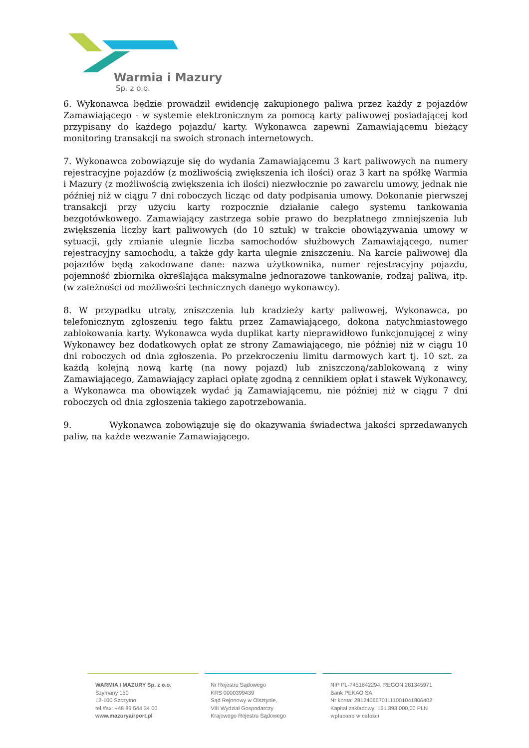Warmia i Mazury
Sp. z o.o.
6. Wykonawca będzie prowadził ewidencję zakupionego paliwa przez każdy z pojazdów Zamawiającego - w systemie elektronicznym za pomocą karty paliwowej posiadającej kod przypisany do każdego pojazdu/ karty. Wykonawca zapewni Zamawiającemu bieżący monitoring transakcji na swoich stronach internetowych.
7. Wykonawca zobowiązuje się do wydania Zamawiającemu 3 kart paliwowych na numery rejestracyjne pojazdów (z możliwością zwiększenia ich ilości) oraz 3 kart na spółkę Warmia i Mazury (z możliwością zwiększenia ich ilości) niezwłocznie po zawarciu umowy, jednak nie później niż w ciągu 7 dni roboczych licząc od daty podpisania umowy. Dokonanie pierwszej transakcji przy użyciu karty rozpocznie działanie całego systemu tankowania bezgotówkowego. Zamawiający zastrzega sobie prawo do bezpłatnego zmniejszenia lub zwiększenia liczby kart paliwowych (do 10 sztuk) w trakcie obowiązywania umowy w sytuacji, gdy zmianie ulegnie liczba samochodów służbowych Zamawiającego, numer rejestracyjny samochodu, a także gdy karta ulegnie zniszczeniu. Na karcie paliwowej dla pojazdów będą zakodowane dane: nazwa użytkownika, numer rejestracyjny pojazdu, pojemność zbiornika określająca maksymalne jednorazowe tankowanie, rodzaj paliwa, itp. (w zależności od możliwości technicznych danego wykonawcy).
8. W przypadku utraty, zniszczenia lub kradzieży karty paliwowej, Wykonawca, po telefonicznym zgłoszeniu tego faktu przez Zamawiającego, dokona natychmiastowego zablokowania karty. Wykonawca wyda duplikat karty nieprawidłowo funkcjonującej z winy Wykonawcy bez dodatkowych opłat ze strony Zamawiającego, nie później niż w ciągu 10 dni roboczych od dnia zgłoszenia. Po przekroczeniu limitu darmowych kart tj. 10 szt. za każdą kolejną nową kartę (na nowy pojazd) lub zniszczoną/zablokowaną z winy Zamawiającego, Zamawiający zapłaci opłatę zgodną z cennikiem opłat i stawek Wykonawcy, a Wykonawca ma obowiązek wydać ją Zamawiającemu, nie później niż w ciągu 7 dni roboczych od dnia zgłoszenia takiego zapotrzebowania.
9. Wykonawca zobowiązuje się do okazywania świadectwa jakości sprzedawanych paliw, na każde wezwanie Zamawiającego.
WARMIA I MAZURY Sp. z o.o.
Szymany 150
12-100 Szczytno
tel./fax: +48 89 544 34 00
www.mazuryairport.pl
Nr Rejestru Sądowego
KRS 0000399439
Sąd Rejonowy w Olsztynie,
VIII Wydział Gospodarczy
Krajowego Rejestru Sądowego
NIP PL-7451842294, REGON 281345971
Bank PEKAO SA
Nr konta: 29124066701111001041806402
Kapitał zakładowy: 161 393 000,00 PLN
wpłacono w całości